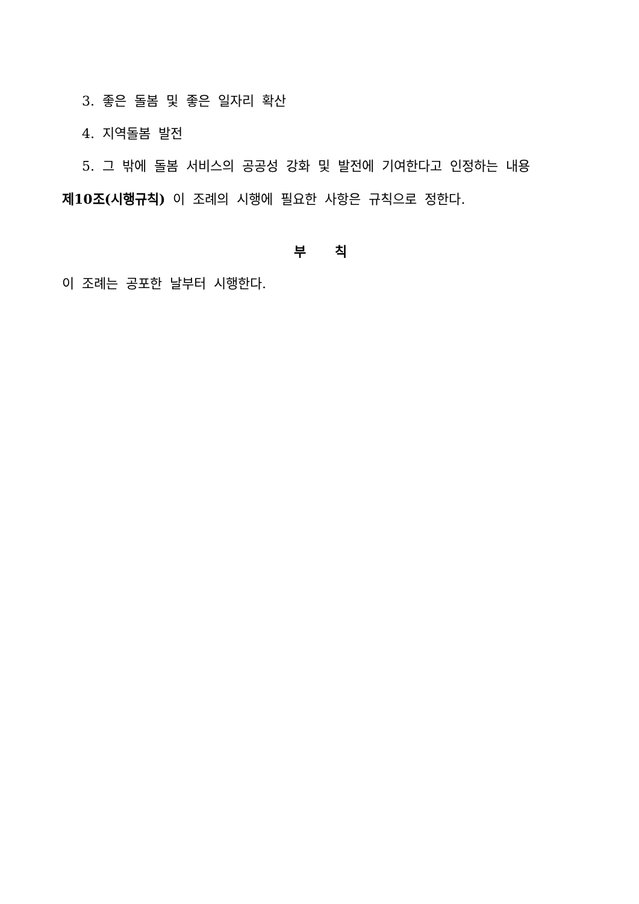3. 좋은 돌봄 및 좋은 일자리 확산
4. 지역돌봄 발전
5. 그 밖에 돌봄 서비스의 공공성 강화 및 발전에 기여한다고 인정하는 내용
제10조(시행규칙) 이 조례의 시행에 필요한 사항은 규칙으로 정한다.
부 칙
이 조례는 공포한 날부터 시행한다.